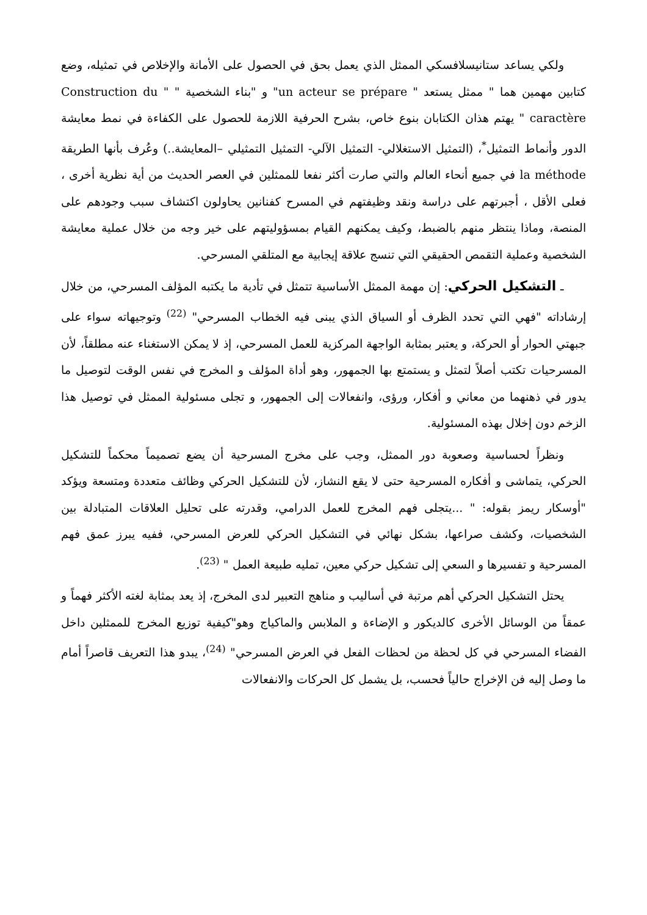ولكي يساعد ستانيسلافسكي الممثل الذي يعمل بحق في الحصول على الأمانة والإخلاص في تمثيله، وضع كتابين مهمين هما " ممثل يستعد " un acteur se prépare" و "بناء الشخصية " " Construction du caractère " يهتم هذان الكتابان بنوع خاص، بشرح الحرفية اللازمة للحصول على الكفاءة في نمط معايشة الدور وأنماط التمثيل<sup>*</sup>، (التمثيل الاستغلالي- التمثيل الآلي- التمثيل التمثيلي –المعايشة..) وعُرف بأنها الطريقة la méthode في جميع أنحاء العالم والتي صارت أكثر نفعا للممثلين في العصر الحديث من أية نظرية أخرى ، فعلى الأقل ، أجبرتهم على دراسة ونقد وظيفتهم في المسرح كفنانين يحاولون اكتشاف سبب وجودهم على المنصة، وماذا ينتظر منهم بالضبط، وكيف يمكنهم القيام بمسؤوليتهم على خير وجه من خلال عملية معايشة الشخصية وعملية التقمص الحقيقي التي تنسج علاقة إيجابية مع المتلقي المسرحي.
ـ التشكيل الحركي: إن مهمة الممثل الأساسية تتمثل في تأدية ما يكتبه المؤلف المسرحي، من خلال إرشاداته "فهي التي تحدد الظرف أو السياق الذي يبنى فيه الخطاب المسرحي" <sup>(22)</sup> وتوجيهاته سواء على جبهتي الحوار أو الحركة، و يعتبر بمثابة الواجهة المركزية للعمل المسرحي، إذ لا يمكن الاستغناء عنه مطلقاً، لأن المسرحيات تكتب أصلاً لتمثل و يستمتع بها الجمهور، وهو أداة المؤلف و المخرج في نفس الوقت لتوصيل ما يدور في ذهنهما من معاني و أفكار، ورؤى، وانفعالات إلى الجمهور، و تجلى مسئولية الممثل في توصيل هذا الزخم دون إخلال بهذه المسئولية.
ونظراً لحساسية وصعوبة دور الممثل، وجب على مخرج المسرحية أن يضع تصميماً محكماً للتشكيل الحركي، يتماشى و أفكاره المسرحية حتى لا يقع النشاز، لأن للتشكيل الحركي وظائف متعددة ومتسعة ويؤكد "أوسكار ريمز بقوله: " ...يتجلى فهم المخرج للعمل الدرامي، وقدرته على تحليل العلاقات المتبادلة بين الشخصيات، وكشف صراعها، بشكل نهائي في التشكيل الحركي للعرض المسرحي، ففيه يبرز عمق فهم المسرحية و تفسيرها و السعي إلى تشكيل حركي معين، تمليه طبيعة العمل " <sup>(23)</sup>.
يحتل التشكيل الحركي أهم مرتبة في أساليب و مناهج التعبير لدى المخرج، إذ يعد بمثابة لغته الأكثر فهماً و عمقاً من الوسائل الأخرى كالديكور و الإضاءة و الملابس والماكياج وهو"كيفية توزيع المخرج للممثلين داخل الفضاء المسرحي في كل لحظة من لحظات الفعل في العرض المسرحي" <sup>(24)</sup>، يبدو هذا التعريف قاصراً أمام ما وصل إليه فن الإخراج حالياً فحسب، بل يشمل كل الحركات والانفعالات